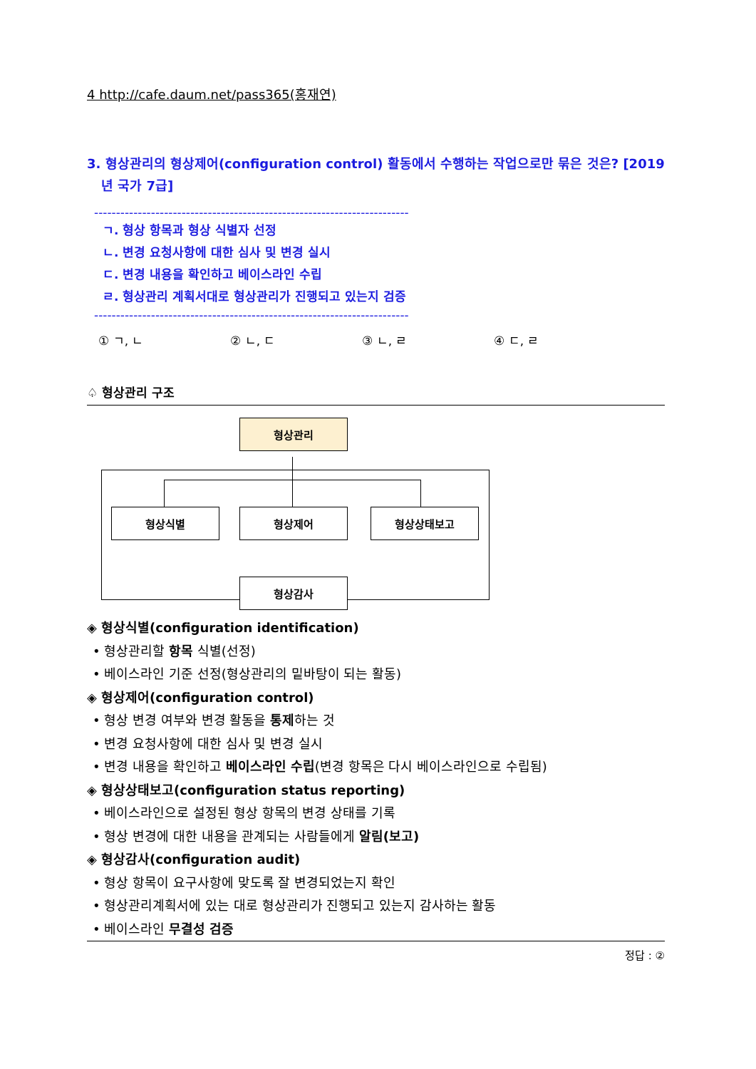4 http://cafe.daum.net/pass365(홍재연)
3. 형상관리의 형상제어(configuration control) 활동에서 수행하는 작업으로만 묶은 것은? [2019년 국가 7급]
------------------------------------------------------------------------
ㄱ. 형상 항목과 형상 식별자 선정
ㄴ. 변경 요청사항에 대한 심사 및 변경 실시
ㄷ. 변경 내용을 확인하고 베이스라인 수립
ㄹ. 형상관리 계획서대로 형상관리가 진행되고 있는지 검증
------------------------------------------------------------------------
① ㄱ, ㄴ ② ㄴ, ㄷ ③ ㄴ, ㄹ ④ ㄷ, ㄹ
♤ 형상관리 구조
형상관리
형상식별 형상제어 형상상태보고
형상감사
◈ 형상식별(configuration identification)
• 형상관리할 항목 식별(선정)
• 베이스라인 기준 선정(형상관리의 밑바탕이 되는 활동)
◈ 형상제어(configuration control)
• 형상 변경 여부와 변경 활동을 통제하는 것
• 변경 요청사항에 대한 심사 및 변경 실시
• 변경 내용을 확인하고 베이스라인 수립(변경 항목은 다시 베이스라인으로 수립됨)
◈ 형상상태보고(configuration status reporting)
• 베이스라인으로 설정된 형상 항목의 변경 상태를 기록
• 형상 변경에 대한 내용을 관계되는 사람들에게 알림(보고)
◈ 형상감사(configuration audit)
• 형상 항목이 요구사항에 맞도록 잘 변경되었는지 확인
• 형상관리계획서에 있는 대로 형상관리가 진행되고 있는지 감사하는 활동
• 베이스라인 무결성 검증
정답 : ②